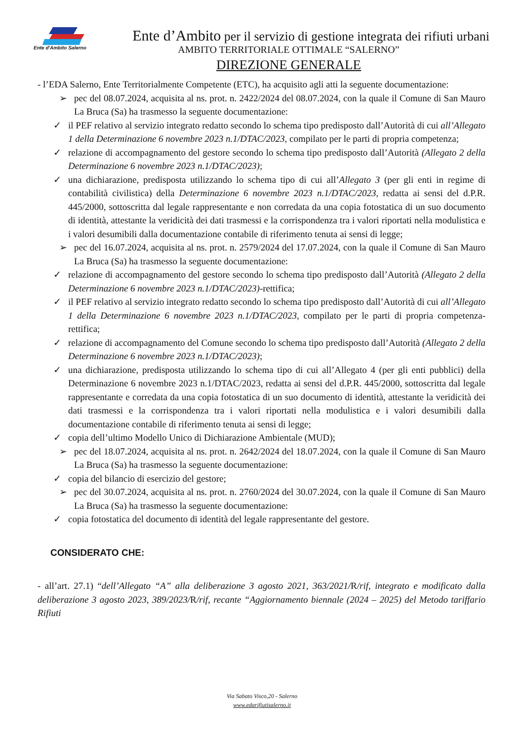Ente d'Ambito Salerno
Ente d’Ambito per il servizio di gestione integrata dei rifiuti urbani
AMBITO TERRITORIALE OTTIMALE “SALERNO”
DIREZIONE GENERALE
- l’EDA Salerno, Ente Territorialmente Competente (ETC), ha acquisito agli atti la seguente documentazione:
➢ pec del 08.07.2024, acquisita al ns. prot. n. 2422/2024 del 08.07.2024, con la quale il Comune di San Mauro La Bruca (Sa) ha trasmesso la seguente documentazione:
✓ il PEF relativo al servizio integrato redatto secondo lo schema tipo predisposto dall’Autorità di cui all’Allegato 1 della Determinazione 6 novembre 2023 n.1/DTAC/2023, compilato per le parti di propria competenza;
✓ relazione di accompagnamento del gestore secondo lo schema tipo predisposto dall’Autorità (Allegato 2 della Determinazione 6 novembre 2023 n.1/DTAC/2023);
✓ una dichiarazione, predisposta utilizzando lo schema tipo di cui all’Allegato 3 (per gli enti in regime di contabilità civilistica) della Determinazione 6 novembre 2023 n.1/DTAC/2023, redatta ai sensi del d.P.R. 445/2000, sottoscritta dal legale rappresentante e non corredata da una copia fotostatica di un suo documento di identità, attestante la veridicità dei dati trasmessi e la corrispondenza tra i valori riportati nella modulistica e i valori desumibili dalla documentazione contabile di riferimento tenuta ai sensi di legge;
➢ pec del 16.07.2024, acquisita al ns. prot. n. 2579/2024 del 17.07.2024, con la quale il Comune di San Mauro La Bruca (Sa) ha trasmesso la seguente documentazione:
✓ relazione di accompagnamento del gestore secondo lo schema tipo predisposto dall’Autorità (Allegato 2 della Determinazione 6 novembre 2023 n.1/DTAC/2023)-rettifica;
✓ il PEF relativo al servizio integrato redatto secondo lo schema tipo predisposto dall’Autorità di cui all’Allegato 1 della Determinazione 6 novembre 2023 n.1/DTAC/2023, compilato per le parti di propria competenza-rettifica;
✓ relazione di accompagnamento del Comune secondo lo schema tipo predisposto dall’Autorità (Allegato 2 della Determinazione 6 novembre 2023 n.1/DTAC/2023);
✓ una dichiarazione, predisposta utilizzando lo schema tipo di cui all’Allegato 4 (per gli enti pubblici) della Determinazione 6 novembre 2023 n.1/DTAC/2023, redatta ai sensi del d.P.R. 445/2000, sottoscritta dal legale rappresentante e corredata da una copia fotostatica di un suo documento di identità, attestante la veridicità dei dati trasmessi e la corrispondenza tra i valori riportati nella modulistica e i valori desumibili dalla documentazione contabile di riferimento tenuta ai sensi di legge;
✓ copia dell’ultimo Modello Unico di Dichiarazione Ambientale (MUD);
➢ pec del 18.07.2024, acquisita al ns. prot. n. 2642/2024 del 18.07.2024, con la quale il Comune di San Mauro La Bruca (Sa) ha trasmesso la seguente documentazione:
✓ copia del bilancio di esercizio del gestore;
➢ pec del 30.07.2024, acquisita al ns. prot. n. 2760/2024 del 30.07.2024, con la quale il Comune di San Mauro La Bruca (Sa) ha trasmesso la seguente documentazione:
✓ copia fotostatica del documento di identità del legale rappresentante del gestore.
CONSIDERATO CHE:
- all’art. 27.1) “dell’Allegato “A” alla deliberazione 3 agosto 2021, 363/2021/R/rif, integrato e modificato dalla deliberazione 3 agosto 2023, 389/2023/R/rif, recante “Aggiornamento biennale (2024 – 2025) del Metodo tariffario Rifiuti
Via Sabato Visco,20 - Salerno
www.edarifiutisalerno.it